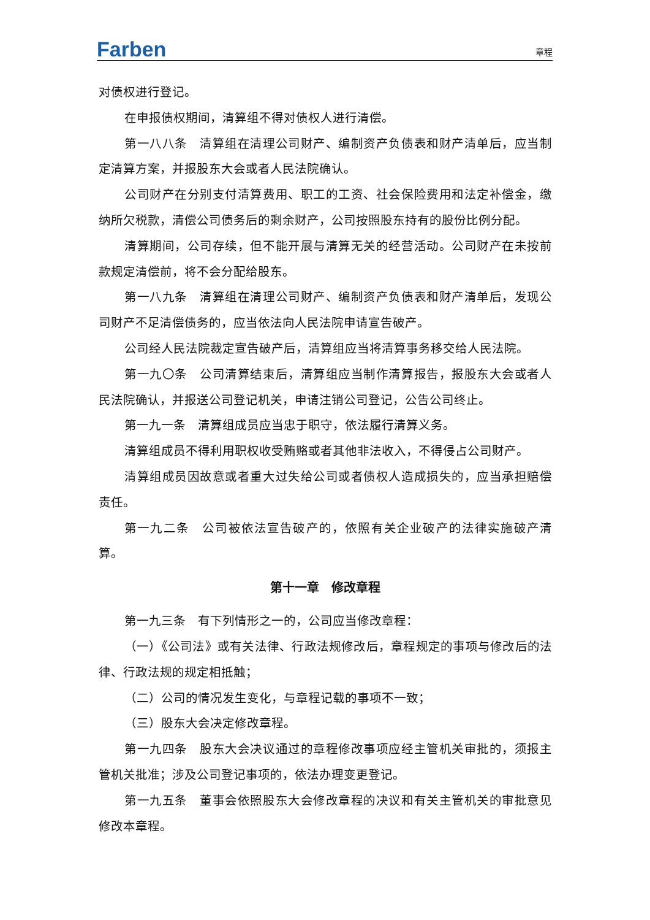Farben
章程
对债权进行登记。
在申报债权期间，清算组不得对债权人进行清偿。
第一八八条　清算组在清理公司财产、编制资产负债表和财产清单后，应当制定清算方案，并报股东大会或者人民法院确认。
公司财产在分别支付清算费用、职工的工资、社会保险费用和法定补偿金，缴纳所欠税款，清偿公司债务后的剩余财产，公司按照股东持有的股份比例分配。
清算期间，公司存续，但不能开展与清算无关的经营活动。公司财产在未按前款规定清偿前，将不会分配给股东。
第一八九条　清算组在清理公司财产、编制资产负债表和财产清单后，发现公司财产不足清偿债务的，应当依法向人民法院申请宣告破产。
公司经人民法院裁定宣告破产后，清算组应当将清算事务移交给人民法院。
第一九〇条　公司清算结束后，清算组应当制作清算报告，报股东大会或者人民法院确认，并报送公司登记机关，申请注销公司登记，公告公司终止。
第一九一条　清算组成员应当忠于职守，依法履行清算义务。
清算组成员不得利用职权收受贿赂或者其他非法收入，不得侵占公司财产。
清算组成员因故意或者重大过失给公司或者债权人造成损失的，应当承担赔偿责任。
第一九二条　公司被依法宣告破产的，依照有关企业破产的法律实施破产清算。
第十一章　修改章程
第一九三条　有下列情形之一的，公司应当修改章程：
（一）《公司法》或有关法律、行政法规修改后，章程规定的事项与修改后的法律、行政法规的规定相抵触；
（二）公司的情况发生变化，与章程记载的事项不一致；
（三）股东大会决定修改章程。
第一九四条　股东大会决议通过的章程修改事项应经主管机关审批的，须报主管机关批准；涉及公司登记事项的，依法办理变更登记。
第一九五条　董事会依照股东大会修改章程的决议和有关主管机关的审批意见修改本章程。